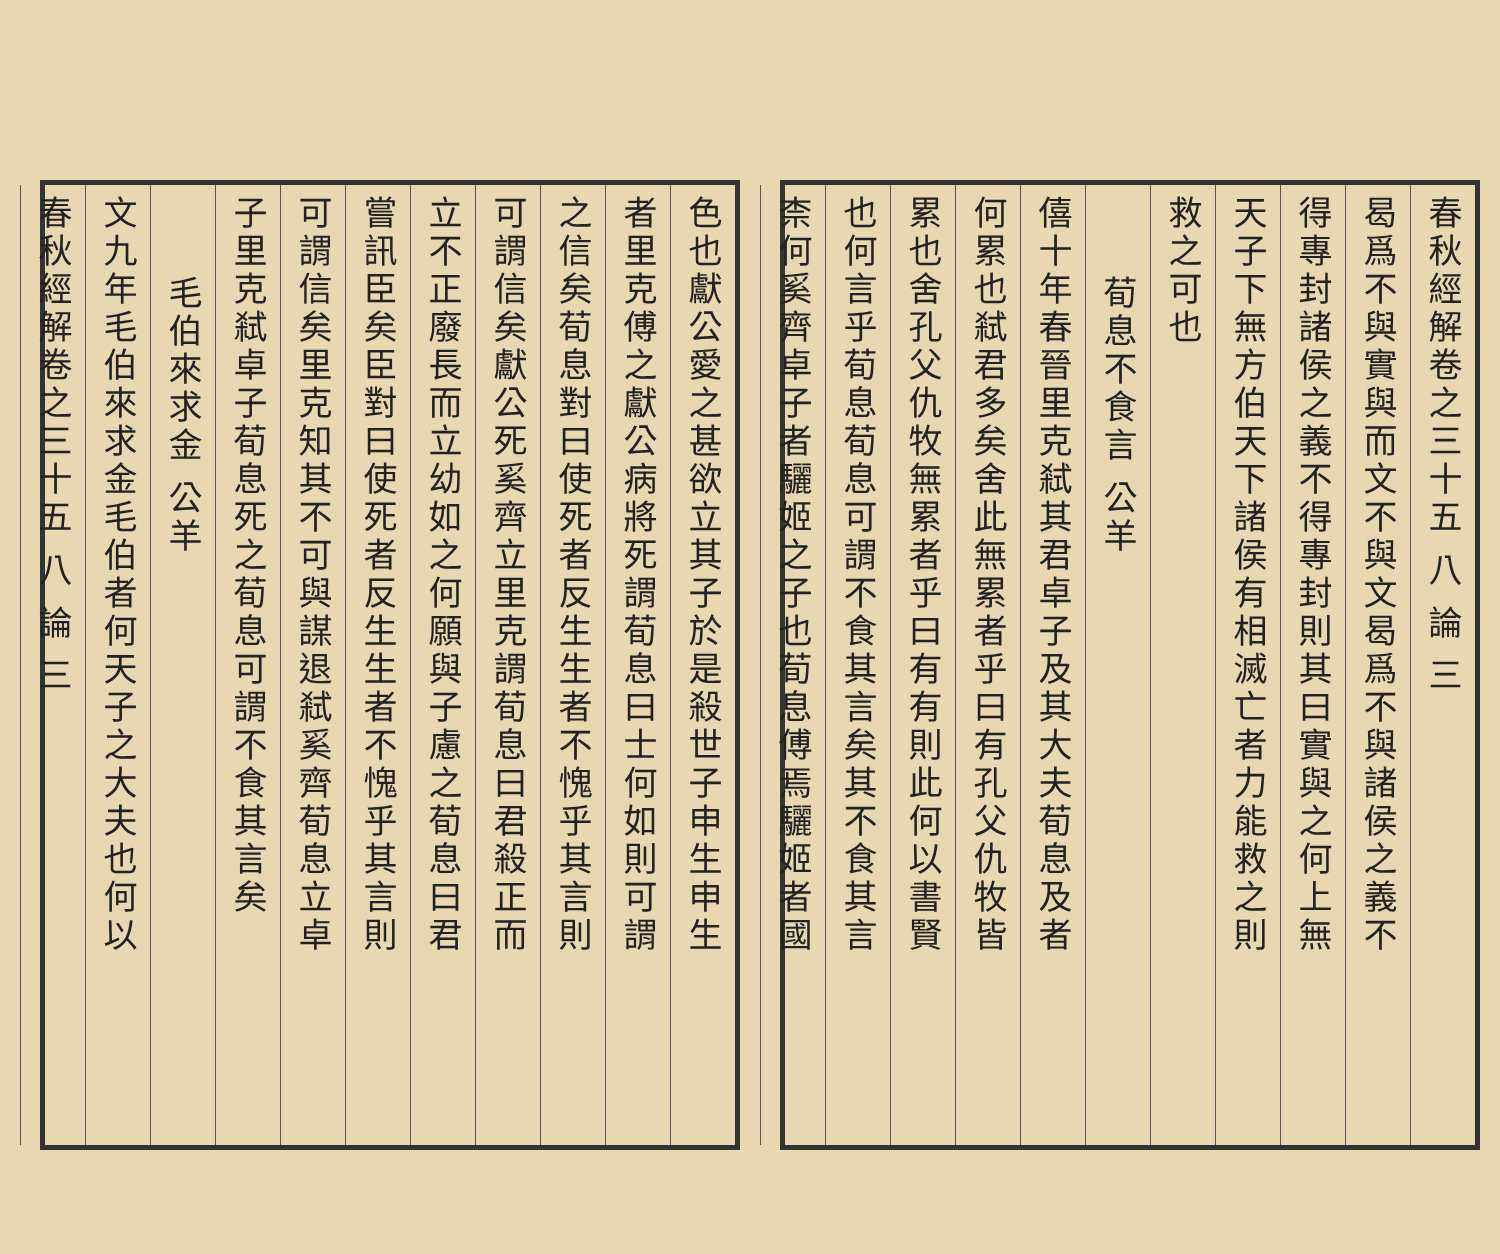春秋經解卷之三十五 八 論 三
曷爲不與實與而文不與文曷爲不與諸侯之義不
得專封諸侯之義不得專封則其曰實與之何上無
天子下無方伯天下諸侯有相滅亡者力能救之則
救之可也
荀息不食言 公羊
僖十年春晉里克弒其君卓子及其大夫荀息及者
何累也弒君多矣舍此無累者乎曰有孔父仇牧皆
累也舍孔父仇牧無累者乎曰有有則此何以書賢
也何言乎荀息荀息可謂不食其言矣其不食其言
柰何奚齊卓子者驪姬之子也荀息傅焉驪姬者國
色也獻公愛之甚欲立其子於是殺世子申生申生
者里克傅之獻公病將死謂荀息曰士何如則可謂
之信矣荀息對曰使死者反生生者不愧乎其言則
可謂信矣獻公死奚齊立里克謂荀息曰君殺正而
立不正廢長而立幼如之何願與子慮之荀息曰君
嘗訊臣矣臣對曰使死者反生生者不愧乎其言則
可謂信矣里克知其不可與謀退弒奚齊荀息立卓
子里克弒卓子荀息死之荀息可謂不食其言矣
毛伯來求金 公羊
文九年毛伯來求金毛伯者何天子之大夫也何以
春秋經解卷之三十五 八 論 三